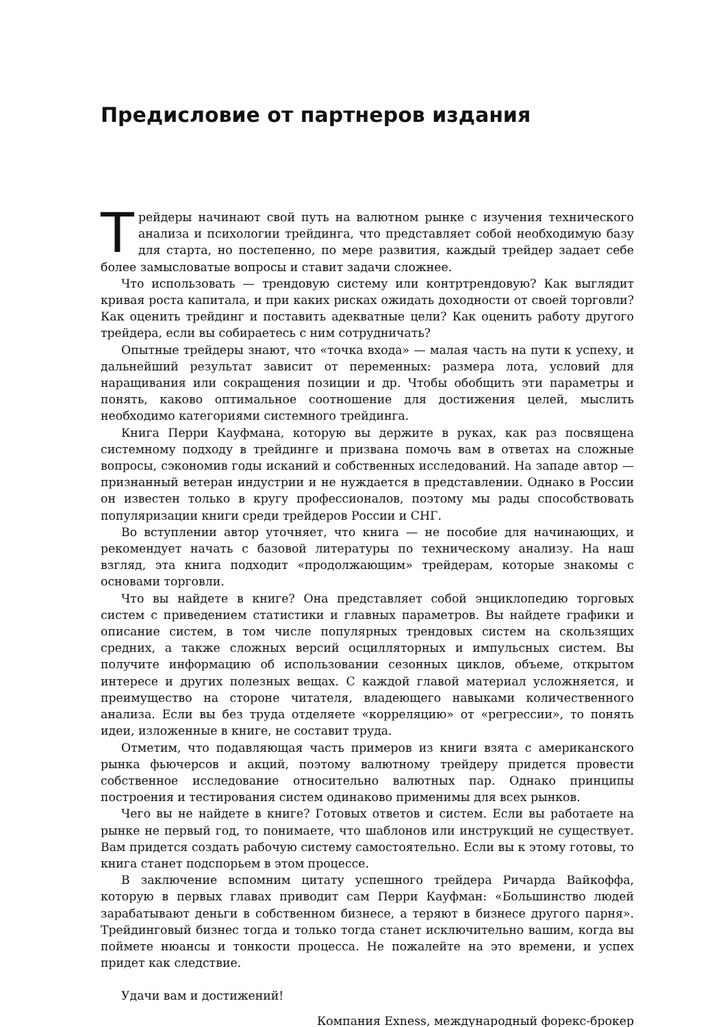Предисловие от партнеров издания
Трейдеры начинают свой путь на валютном рынке с изучения технического анализа и психологии трейдинга, что представляет собой необходимую базу для старта, но постепенно, по мере развития, каждый трейдер задает себе более замысловатые вопросы и ставит задачи сложнее.
Что использовать — трендовую систему или контртрендовую? Как выглядит кривая роста капитала, и при каких рисках ожидать доходности от своей торговли? Как оценить трейдинг и поставить адекватные цели? Как оценить работу другого трейдера, если вы собираетесь с ним сотрудничать?
Опытные трейдеры знают, что «точка входа» — малая часть на пути к успеху, и дальнейший результат зависит от переменных: размера лота, условий для наращивания или сокращения позиции и др. Чтобы обобщить эти параметры и понять, каково оптимальное соотношение для достижения целей, мыслить необходимо категориями системного трейдинга.
Книга Перри Кауфмана, которую вы держите в руках, как раз посвящена системному подходу в трейдинге и призвана помочь вам в ответах на сложные вопросы, сэкономив годы исканий и собственных исследований. На западе автор — признанный ветеран индустрии и не нуждается в представлении. Однако в России он известен только в кругу профессионалов, поэтому мы рады способствовать популяризации книги среди трейдеров России и СНГ.
Во вступлении автор уточняет, что книга — не пособие для начинающих, и рекомендует начать с базовой литературы по техническому анализу. На наш взгляд, эта книга подходит «продолжающим» трейдерам, которые знакомы с основами торговли.
Что вы найдете в книге? Она представляет собой энциклопедию торговых систем с приведением статистики и главных параметров. Вы найдете графики и описание систем, в том числе популярных трендовых систем на скользящих средних, а также сложных версий осцилляторных и импульсных систем. Вы получите информацию об использовании сезонных циклов, объеме, открытом интересе и других полезных вещах. С каждой главой материал усложняется, и преимущество на стороне читателя, владеющего навыками количественного анализа. Если вы без труда отделяете «корреляцию» от «регрессии», то понять идеи, изложенные в книге, не составит труда.
Отметим, что подавляющая часть примеров из книги взята с американского рынка фьючерсов и акций, поэтому валютному трейдеру придется провести собственное исследование относительно валютных пар. Однако принципы построения и тестирования систем одинаково применимы для всех рынков.
Чего вы не найдете в книге? Готовых ответов и систем. Если вы работаете на рынке не первый год, то понимаете, что шаблонов или инструкций не существует. Вам придется создать рабочую систему самостоятельно. Если вы к этому готовы, то книга станет подспорьем в этом процессе.
В заключение вспомним цитату успешного трейдера Ричарда Вайкоффа, которую в первых главах приводит сам Перри Кауфман: «Большинство людей зарабатывают деньги в собственном бизнесе, а теряют в бизнесе другого парня». Трейдинговый бизнес тогда и только тогда станет исключительно вашим, когда вы поймете нюансы и тонкости процесса. Не пожалейте на это времени, и успех придет как следствие.
Удачи вам и достижений!
Компания Exness, международный форекс-брокер